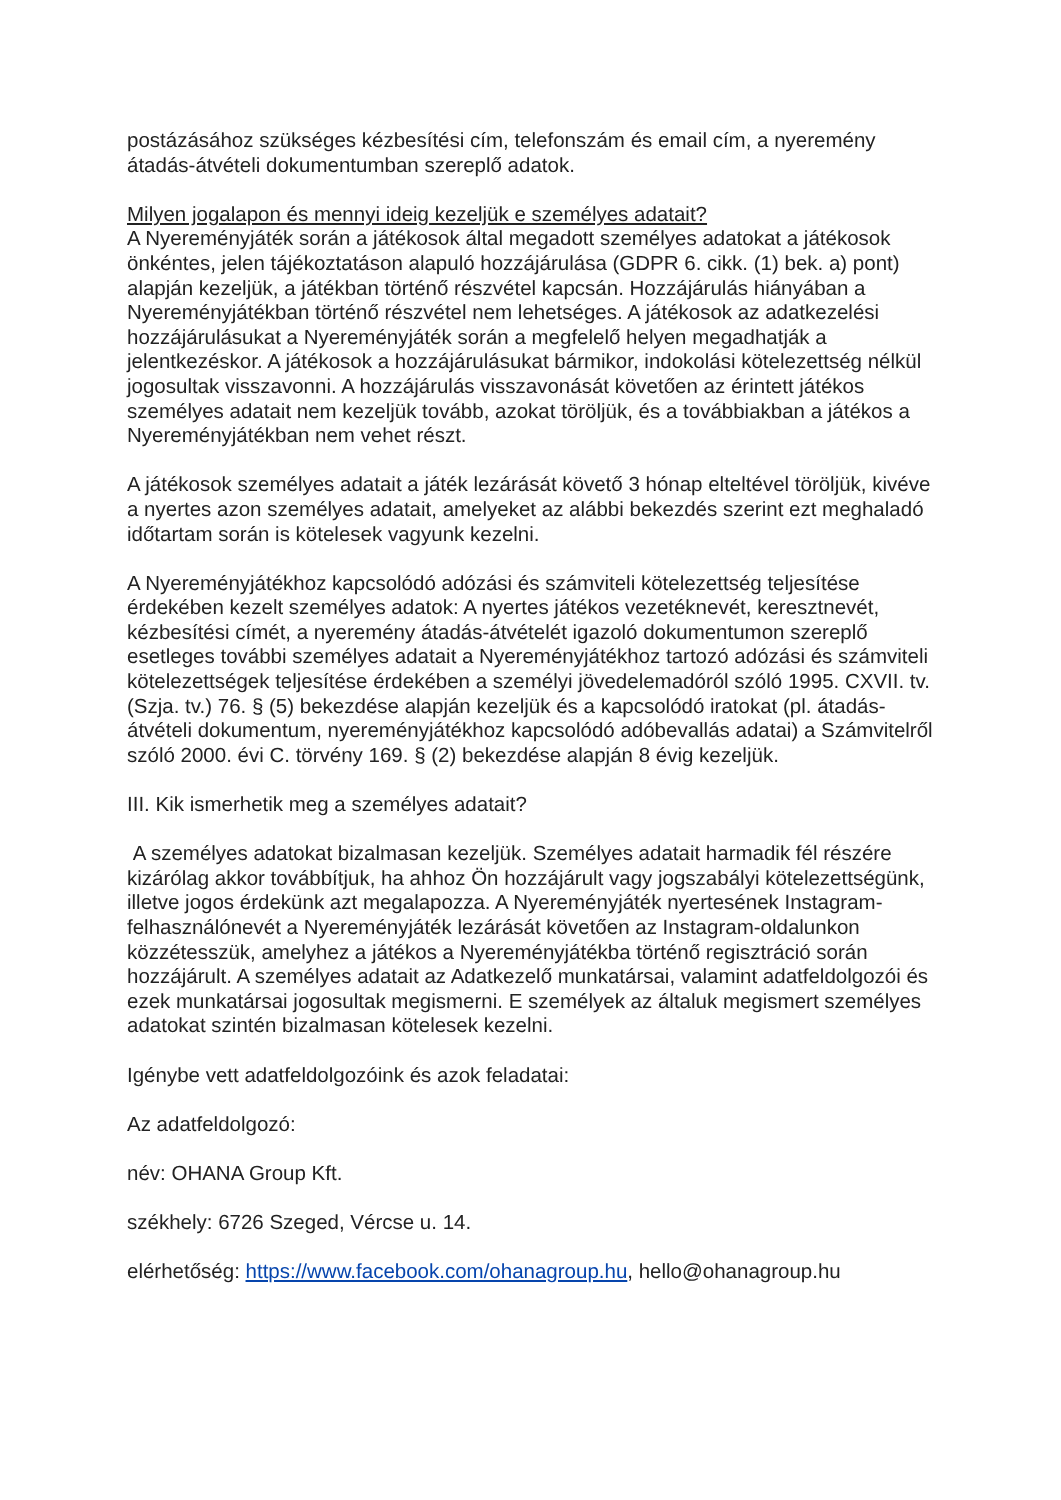postázásához szükséges kézbesítési cím, telefonszám és email cím, a nyeremény átadás-átvételi dokumentumban szereplő adatok.
Milyen jogalapon és mennyi ideig kezeljük e személyes adatait?
A Nyereményjáték során a játékosok által megadott személyes adatokat a játékosok önkéntes, jelen tájékoztatáson alapuló hozzájárulása (GDPR 6. cikk. (1) bek. a) pont) alapján kezeljük, a játékban történő részvétel kapcsán. Hozzájárulás hiányában a Nyereményjátékban történő részvétel nem lehetséges. A játékosok az adatkezelési hozzájárulásukat a Nyereményjáték során a megfelelő helyen megadhatják a jelentkezéskor. A játékosok a hozzájárulásukat bármikor, indokolási kötelezettség nélkül jogosultak visszavonni. A hozzájárulás visszavonását követően az érintett játékos személyes adatait nem kezeljük tovább, azokat töröljük, és a továbbiakban a játékos a Nyereményjátékban nem vehet részt.
A játékosok személyes adatait a játék lezárását követő 3 hónap elteltével töröljük, kivéve a nyertes azon személyes adatait, amelyeket az alábbi bekezdés szerint ezt meghaladó időtartam során is kötelesek vagyunk kezelni.
A Nyereményjátékhoz kapcsolódó adózási és számviteli kötelezettség teljesítése érdekében kezelt személyes adatok: A nyertes játékos vezetéknevét, keresztnevét, kézbesítési címét, a nyeremény átadás-átvételét igazoló dokumentumon szereplő esetleges további személyes adatait a Nyereményjátékhoz tartozó adózási és számviteli kötelezettségek teljesítése érdekében a személyi jövedelemadóról szóló 1995. CXVII. tv. (Szja. tv.) 76. § (5) bekezdése alapján kezeljük és a kapcsolódó iratokat (pl. átadás-átvételi dokumentum, nyereményjátékhoz kapcsolódó adóbevallás adatai) a Számvitelről szóló 2000. évi C. törvény 169. § (2) bekezdése alapján 8 évig kezeljük.
III. Kik ismerhetik meg a személyes adatait?
A személyes adatokat bizalmasan kezeljük. Személyes adatait harmadik fél részére kizárólag akkor továbbítjuk, ha ahhoz Ön hozzájárult vagy jogszabályi kötelezettségünk, illetve jogos érdekünk azt megalapozza. A Nyereményjáték nyertesének Instagram-felhasználónevét a Nyereményjáték lezárását követően az Instagram-oldalunkon közzétesszük, amelyhez a játékos a Nyereményjátékba történő regisztráció során hozzájárult. A személyes adatait az Adatkezelő munkatársai, valamint adatfeldolgozói és ezek munkatársai jogosultak megismerni. E személyek az általuk megismert személyes adatokat szintén bizalmasan kötelesek kezelni.
Igénybe vett adatfeldolgozóink és azok feladatai:
Az adatfeldolgozó:
név: OHANA Group Kft.
székhely: 6726 Szeged, Vércse u. 14.
elérhetőség: https://www.facebook.com/ohanagroup.hu, hello@ohanagroup.hu